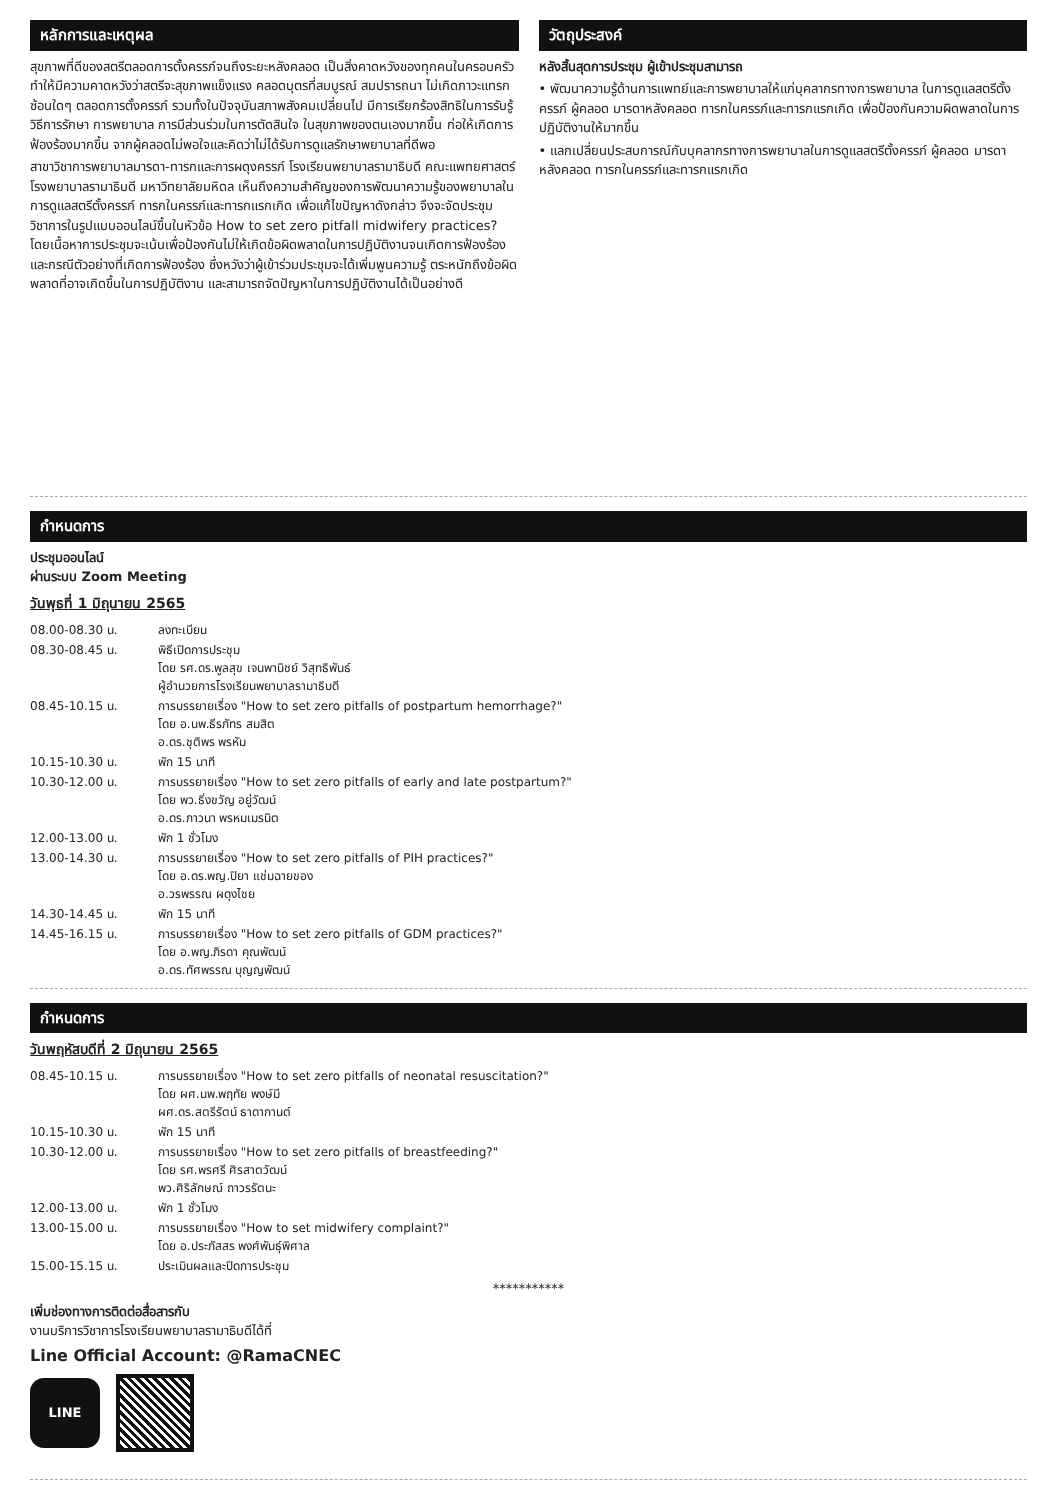หลักการและเหตุผล
สุขภาพที่ดีของสตรีตลอดการตั้งครรภ์จนถึงระยะหลังคลอด เป็นสิ่งคาดหวังของทุกคนในครอบครัว ทำให้มีความคาดหวังว่าสตรีจะสุขภาพแข็งแรง คลอดบุตรที่สมบูรณ์ สมปรารถนา ไม่เกิดภาวะแทรกซ้อนใดๆ ตลอดการตั้งครรภ์ รวมทั้งในปัจจุบันสภาพสังคมเปลี่ยนไป มีการเรียกร้องสิทธิในการรับรู้วิธีการรักษา การพยาบาล การมีส่วนร่วมในการตัดสินใจ ในสุขภาพของตนเองมากขึ้น ก่อให้เกิดการฟ้องร้องมากขึ้น จากผู้คลอดไม่พอใจและคิดว่าไม่ได้รับการดูแลรักษาพยาบาลที่ดีพอ
สาขาวิชาการพยาบาลมารดา-ทารกและการผดุงครรภ์ โรงเรียนพยาบาลรามาธิบดี คณะแพทยศาสตร์โรงพยาบาลรามาธิบดี มหาวิทยาลัยมหิดล เห็นถึงความสำคัญของการพัฒนาความรู้ของพยาบาลในการดูแลสตรีตั้งครรภ์ ทารกในครรภ์และทารกแรกเกิด เพื่อแก้ไขปัญหาดังกล่าว จึงจะจัดประชุมวิชาการในรูปแบบออนไลน์ขึ้นในหัวข้อ How to set zero pitfall midwifery practices? โดยเนื้อหาการประชุมจะเน้นเพื่อป้องกันไม่ให้เกิดข้อผิดพลาดในการปฏิบัติงานจนเกิดการฟ้องร้อง และกรณีตัวอย่างที่เกิดการฟ้องร้อง ซึ่งหวังว่าผู้เข้าร่วมประชุมจะได้เพิ่มพูนความรู้ ตระหนักถึงข้อผิดพลาดที่อาจเกิดขึ้นในการปฏิบัติงาน และสามารถจัดปัญหาในการปฏิบัติงานได้เป็นอย่างดี
วัตถุประสงค์
หลังสิ้นสุดการประชุม ผู้เข้าประชุมสามารถ
• พัฒนาความรู้ด้านการแพทย์และการพยาบาลให้แก่บุคลากรทางการพยาบาล ในการดูแลสตรีตั้งครรภ์ ผู้คลอด มารดาหลังคลอด ทารกในครรภ์และทารกแรกเกิด เพื่อป้องกันความผิดพลาดในการปฏิบัติงานให้มากขึ้น
• แลกเปลี่ยนประสบการณ์กับบุคลากรทางการพยาบาลในการดูแลสตรีตั้งครรภ์ ผู้คลอด มารดาหลังคลอด ทารกในครรภ์และทารกแรกเกิด
กำหนดการ
ประชุมออนไลน์
ผ่านระบบ Zoom Meeting
วันพุธที่ 1 มิถุนายน 2565
| 08.00-08.30 น. | ลงทะเบียน |
| 08.30-08.45 น. | พิธีเปิดการประชุม โดย รศ.ดร.พูลสุข เจนพานิชย์ วิสุทธิพันธ์ ผู้อำนวยการโรงเรียนพยาบาลรามาธิบดี |
| 08.45-10.15 น. | การบรรยายเรื่อง "How to set zero pitfalls of postpartum hemorrhage?" โดย อ.นพ.ธีรภัทร สมสิต อ.ดร.ชุติพร พรหัม |
| 10.15-10.30 น. | พัก 15 นาที |
| 10.30-12.00 น. | การบรรยายเรื่อง "How to set zero pitfalls of early and late postpartum?" โดย พว.ธิ่งขวัญ อยู่วัฒน์ อ.ดร.ภาวนา พรหมเมรนิต |
| 12.00-13.00 น. | พัก 1 ชั่วโมง |
| 13.00-14.30 น. | การบรรยายเรื่อง "How to set zero pitfalls of PIH practices?" โดย อ.ดร.พญ.ปิยา แช่มฉายของ อ.วรพรรณ ผดุงไชย |
| 14.30-14.45 น. | พัก 15 นาที |
| 14.45-16.15 น. | การบรรยายเรื่อง "How to set zero pitfalls of GDM practices?" โดย อ.พญ.ภิรดา คุณพัฒน์ อ.ดร.ทัศพรรณ บุญญพัฒน์ |
กำหนดการ
วันพฤหัสบดีที่ 2 มิถุนายน 2565
| 08.45-10.15 น. | การบรรยายเรื่อง "How to set zero pitfalls of neonatal resuscitation?" โดย ผศ.นพ.พฤทัย พงษ์มี ผศ.ดร.สตรีรัตน์ ธาดากานต์ |
| 10.15-10.30 น. | พัก 15 นาที |
| 10.30-12.00 น. | การบรรยายเรื่อง "How to set zero pitfalls of breastfeeding?" โดย รศ.พรศรี ศิรสาตวัฒน์ พว.ศิริลักษณ์ ถาวรรัตนะ |
| 12.00-13.00 น. | พัก 1 ชั่วโมง |
| 13.00-15.00 น. | การบรรยายเรื่อง "How to set midwifery complaint?" โดย อ.ประภัสสร พงศ์พันธุ์พิศาล |
| 15.00-15.15 น. | ประเมินผลและปิดการประชุม |
***********
เพิ่มช่องทางการติดต่อสื่อสารกับ
งานบริการวิชาการโรงเรียนพยาบาลรามาธิบดีได้ที่
Line Official Account: @RamaCNEC
LINE